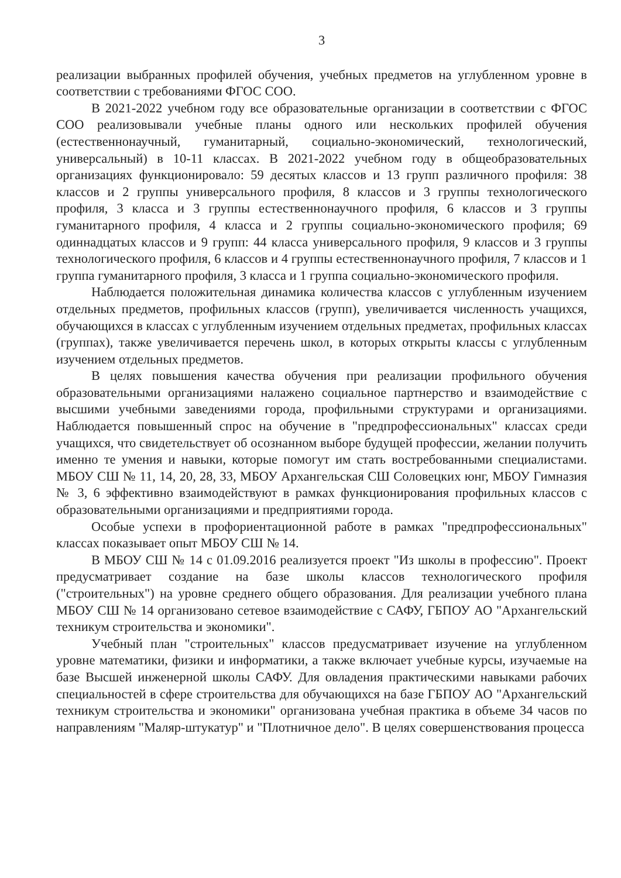3
реализации выбранных профилей обучения, учебных предметов на углубленном уровне в соответствии с требованиями ФГОС СОО.
В 2021-2022 учебном году все образовательные организации в соответствии с ФГОС СОО реализовывали учебные планы одного или нескольких профилей обучения (естественнонаучный, гуманитарный, социально-экономический, технологический, универсальный) в 10-11 классах. В 2021-2022 учебном году в общеобразовательных организациях функционировало: 59 десятых классов и 13 групп различного профиля: 38 классов и 2 группы универсального профиля, 8 классов и 3 группы технологического профиля, 3 класса и 3 группы естественнонаучного профиля, 6 классов и 3 группы гуманитарного профиля, 4 класса и 2 группы социально-экономического профиля; 69 одиннадцатых классов и 9 групп: 44 класса универсального профиля, 9 классов и 3 группы технологического профиля, 6 классов и 4 группы естественнонаучного профиля, 7 классов и 1 группа гуманитарного профиля, 3 класса и 1 группа социально-экономического профиля.
Наблюдается положительная динамика количества классов с углубленным изучением отдельных предметов, профильных классов (групп), увеличивается численность учащихся, обучающихся в классах с углубленным изучением отдельных предметах, профильных классах (группах), также увеличивается перечень школ, в которых открыты классы с углубленным изучением отдельных предметов.
В целях повышения качества обучения при реализации профильного обучения образовательными организациями налажено социальное партнерство и взаимодействие с высшими учебными заведениями города, профильными структурами и организациями. Наблюдается повышенный спрос на обучение в "предпрофессиональных" классах среди учащихся, что свидетельствует об осознанном выборе будущей профессии, желании получить именно те умения и навыки, которые помогут им стать востребованными специалистами. МБОУ СШ № 11, 14, 20, 28, 33, МБОУ Архангельская СШ Соловецких юнг, МБОУ Гимназия № 3, 6 эффективно взаимодействуют в рамках функционирования профильных классов с образовательными организациями и предприятиями города.
Особые успехи в профориентационной работе в рамках "предпрофессиональных" классах показывает опыт МБОУ СШ № 14.
В МБОУ СШ № 14 с 01.09.2016 реализуется проект "Из школы в профессию". Проект предусматривает создание на базе школы классов технологического профиля ("строительных") на уровне среднего общего образования. Для реализации учебного плана МБОУ СШ № 14 организовано сетевое взаимодействие с САФУ, ГБПОУ АО "Архангельский техникум строительства и экономики".
Учебный план "строительных" классов предусматривает изучение на углубленном уровне математики, физики и информатики, а также включает учебные курсы, изучаемые на базе Высшей инженерной школы САФУ. Для овладения практическими навыками рабочих специальностей в сфере строительства для обучающихся на базе ГБПОУ АО "Архангельский техникум строительства и экономики" организована учебная практика в объеме 34 часов по направлениям "Маляр-штукатур" и "Плотничное дело". В целях совершенствования процесса